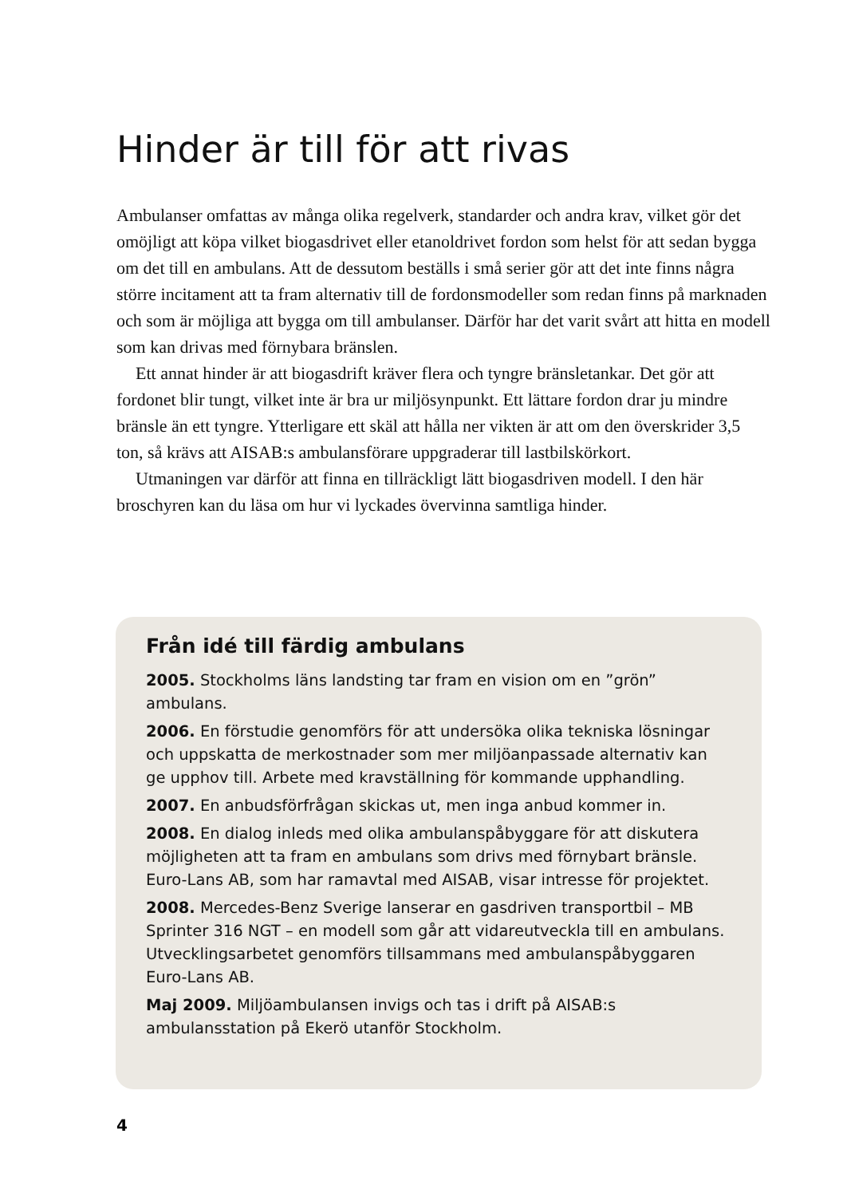Hinder är till för att rivas
Ambulanser omfattas av många olika regelverk, standarder och andra krav, vilket gör det omöjligt att köpa vilket biogasdrivet eller etanoldrivet fordon som helst för att sedan bygga om det till en ambulans. Att de dessutom beställs i små serier gör att det inte finns några större incitament att ta fram alternativ till de fordonsmodeller som redan finns på marknaden och som är möjliga att bygga om till ambulanser. Därför har det varit svårt att hitta en modell som kan drivas med förnybara bränslen.
Ett annat hinder är att biogasdrift kräver flera och tyngre bränsletankar. Det gör att fordonet blir tungt, vilket inte är bra ur miljösynpunkt. Ett lättare fordon drar ju mindre bränsle än ett tyngre. Ytterligare ett skäl att hålla ner vikten är att om den överskrider 3,5 ton, så krävs att AISAB:s ambulansförare uppgraderar till lastbilskörkort.
Utmaningen var därför att finna en tillräckligt lätt biogasdriven modell. I den här broschyren kan du läsa om hur vi lyckades övervinna samtliga hinder.
Från idé till färdig ambulans
2005. Stockholms läns landsting tar fram en vision om en ”grön” ambulans.
2006. En förstudie genomförs för att undersöka olika tekniska lösningar och uppskatta de merkostnader som mer miljöanpassade alternativ kan ge upphov till. Arbete med kravställning för kommande upphandling.
2007. En anbudsförfrågan skickas ut, men inga anbud kommer in.
2008. En dialog inleds med olika ambulanspåbyggare för att diskutera möjligheten att ta fram en ambulans som drivs med förnybart bränsle. Euro-Lans AB, som har ramavtal med AISAB, visar intresse för projektet.
2008. Mercedes-Benz Sverige lanserar en gasdriven transportbil – MB Sprinter 316 NGT – en modell som går att vidareutveckla till en ambulans. Utvecklingsarbetet genomförs tillsammans med ambulanspåbyggaren Euro-Lans AB.
Maj 2009. Miljöambulansen invigs och tas i drift på AISAB:s ambulansstation på Ekerö utanför Stockholm.
4